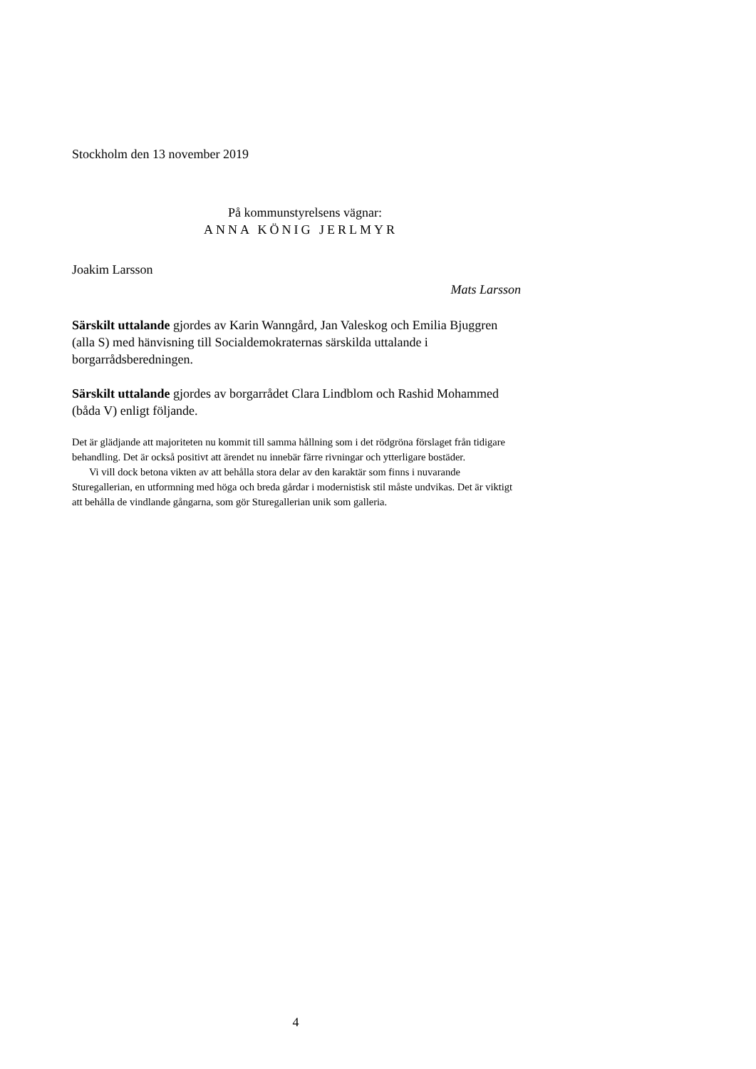Stockholm den 13 november 2019
På kommunstyrelsens vägnar:
ANNA KÖNIG JERLMYR
Joakim Larsson
Mats Larsson
Särskilt uttalande gjordes av Karin Wanngård, Jan Valeskog och Emilia Bjuggren (alla S) med hänvisning till Socialdemokraternas särskilda uttalande i borgarrådsberedningen.
Särskilt uttalande gjordes av borgarrådet Clara Lindblom och Rashid Mohammed (båda V) enligt följande.
Det är glädjande att majoriteten nu kommit till samma hållning som i det rödgröna förslaget från tidigare behandling. Det är också positivt att ärendet nu innebär färre rivningar och ytterligare bostäder.
Vi vill dock betona vikten av att behålla stora delar av den karaktär som finns i nuvarande Sturegallerian, en utformning med höga och breda gårdar i modernistisk stil måste undvikas. Det är viktigt att behålla de vindlande gångarna, som gör Sturegallerian unik som galleria.
4